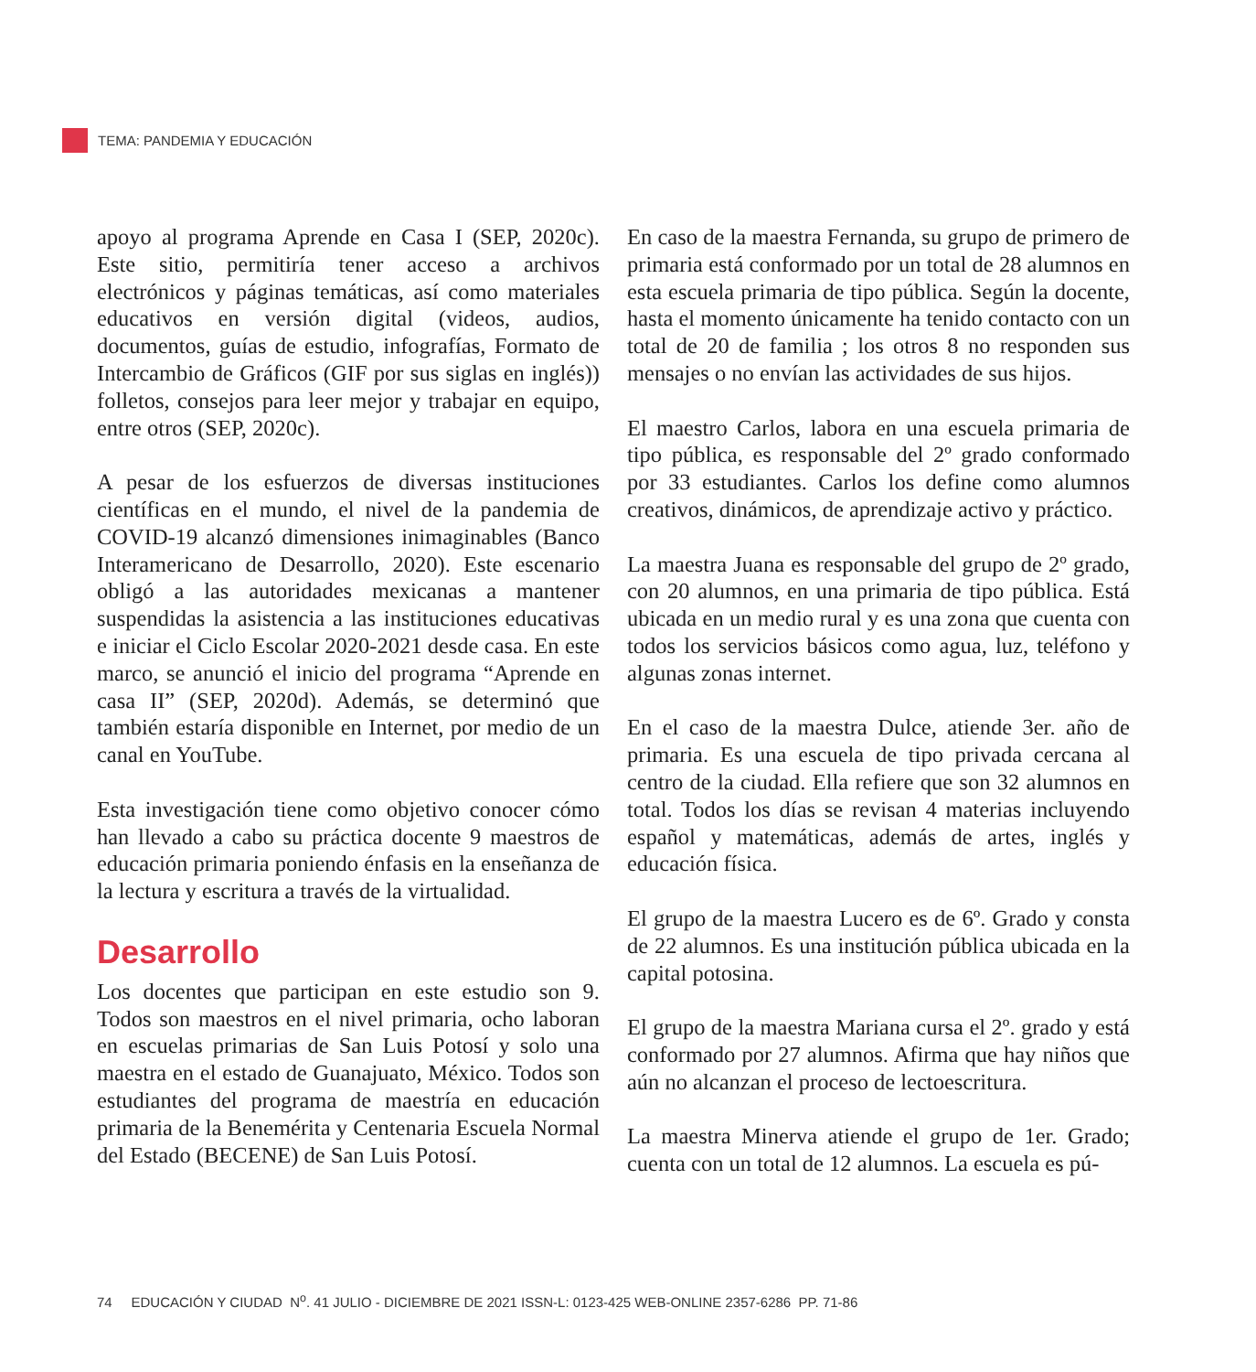TEMA: PANDEMIA Y EDUCACIÓN
apoyo al programa Aprende en Casa I (SEP, 2020c). Este sitio, permitiría tener acceso a archivos electrónicos y páginas temáticas, así como materiales educativos en versión digital (videos, audios, documentos, guías de estudio, infografías, Formato de Intercambio de Gráficos (GIF por sus siglas en inglés)) folletos, consejos para leer mejor y trabajar en equipo, entre otros (SEP, 2020c).
A pesar de los esfuerzos de diversas instituciones científicas en el mundo, el nivel de la pandemia de COVID-19 alcanzó dimensiones inimaginables (Banco Interamericano de Desarrollo, 2020). Este escenario obligó a las autoridades mexicanas a mantener suspendidas la asistencia a las instituciones educativas e iniciar el Ciclo Escolar 2020-2021 desde casa. En este marco, se anunció el inicio del programa “Aprende en casa II” (SEP, 2020d). Además, se determinó que también estaría disponible en Internet, por medio de un canal en YouTube.
Esta investigación tiene como objetivo conocer cómo han llevado a cabo su práctica docente 9 maestros de educación primaria poniendo énfasis en la enseñanza de la lectura y escritura a través de la virtualidad.
Desarrollo
Los docentes que participan en este estudio son 9. Todos son maestros en el nivel primaria, ocho laboran en escuelas primarias de San Luis Potosí y solo una maestra en el estado de Guanajuato, México. Todos son estudiantes del programa de maestría en educación primaria de la Benemérita y Centenaria Escuela Normal del Estado (BECENE) de San Luis Potosí.
En caso de la maestra Fernanda, su grupo de primero de primaria está conformado por un total de 28 alumnos en esta escuela primaria de tipo pública. Según la docente, hasta el momento únicamente ha tenido contacto con un total de 20 de familia ; los otros 8 no responden sus mensajes o no envían las actividades de sus hijos.
El maestro Carlos, labora en una escuela primaria de tipo pública, es responsable del 2º grado conformado por 33 estudiantes. Carlos los define como alumnos creativos, dinámicos, de aprendizaje activo y práctico.
La maestra Juana es responsable del grupo de 2º grado, con 20 alumnos, en una primaria de tipo pública. Está ubicada en un medio rural y es una zona que cuenta con todos los servicios básicos como agua, luz, teléfono y algunas zonas internet.
En el caso de la maestra Dulce, atiende 3er. año de primaria. Es una escuela de tipo privada cercana al centro de la ciudad. Ella refiere que son 32 alumnos en total. Todos los días se revisan 4 materias incluyendo español y matemáticas, además de artes, inglés y educación física.
El grupo de la maestra Lucero es de 6º. Grado y consta de 22 alumnos. Es una institución pública ubicada en la capital potosina.
El grupo de la maestra Mariana cursa el 2º. grado y está conformado por 27 alumnos. Afirma que hay niños que aún no alcanzan el proceso de lectoescritura.
La maestra Minerva atiende el grupo de 1er. Grado; cuenta con un total de 12 alumnos. La escuela es pú-
74 EDUCACIÓN Y CIUDAD N<sup>o</sup>. 41 JULIO - DICIEMBRE DE 2021 ISSN-L: 0123-425 WEB-ONLINE 2357-6286 PP. 71-86